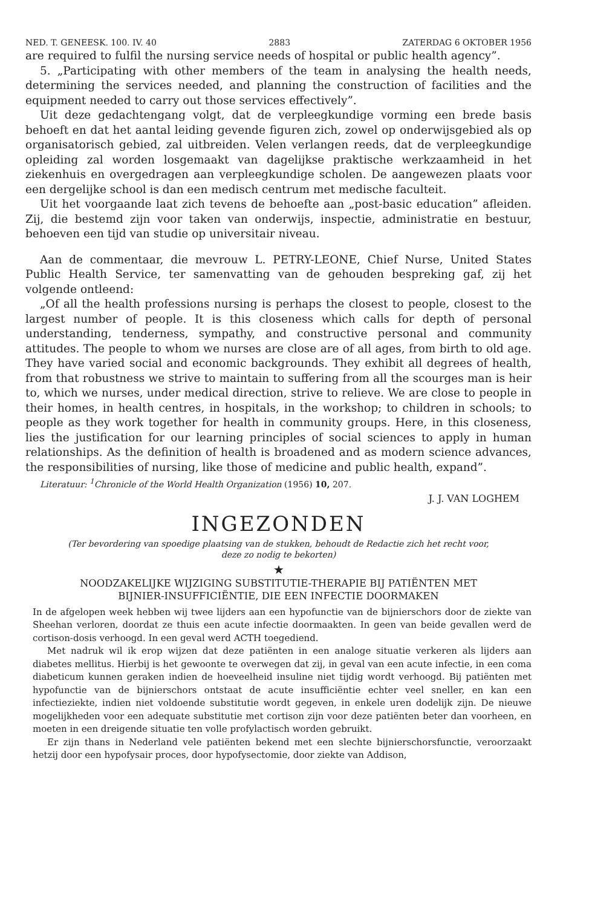NED. T. GENEESK. 100. IV. 40 2883 ZATERDAG 6 OKTOBER 1956
are required to fulfil the nursing service needs of hospital or public health agency”.
5. „Participating with other members of the team in analysing the health needs, determining the services needed, and planning the construction of facilities and the equipment needed to carry out those services effectively”.
Uit deze gedachtengang volgt, dat de verpleegkundige vorming een brede basis behoeft en dat het aantal leiding gevende figuren zich, zowel op onderwijsgebied als op organisatorisch gebied, zal uitbreiden. Velen verlangen reeds, dat de verpleegkundige opleiding zal worden losgemaakt van dagelijkse praktische werkzaamheid in het ziekenhuis en overgedragen aan verpleegkundige scholen. De aangewezen plaats voor een dergelijke school is dan een medisch centrum met medische faculteit.
Uit het voorgaande laat zich tevens de behoefte aan „post-basic education” afleiden. Zij, die bestemd zijn voor taken van onderwijs, inspectie, administratie en bestuur, behoeven een tijd van studie op universitair niveau.
Aan de commentaar, die mevrouw L. PETRY-LEONE, Chief Nurse, United States Public Health Service, ter samenvatting van de gehouden bespreking gaf, zij het volgende ontleend:
„Of all the health professions nursing is perhaps the closest to people, closest to the largest number of people. It is this closeness which calls for depth of personal understanding, tenderness, sympathy, and constructive personal and community attitudes. The people to whom we nurses are close are of all ages, from birth to old age. They have varied social and economic backgrounds. They exhibit all degrees of health, from that robustness we strive to maintain to suffering from all the scourges man is heir to, which we nurses, under medical direction, strive to relieve. We are close to people in their homes, in health centres, in hospitals, in the workshop; to children in schools; to people as they work together for health in community groups. Here, in this closeness, lies the justification for our learning principles of social sciences to apply in human relationships. As the definition of health is broadened and as modern science advances, the responsibilities of nursing, like those of medicine and public health, expand”.
Literatuur: <sup>1</sup>Chronicle of the World Health Organization (1956) 10, 207.
J. J. VAN LOGHEM
INGEZONDEN
(Ter bevordering van spoedige plaatsing van de stukken, behoudt de Redactie zich het recht voor,
deze zo nodig te bekorten)
★
NOODZAKELIJKE WIJZIGING SUBSTITUTIE-THERAPIE BIJ PATIËNTEN MET
BIJNIER-INSUFFICIËNTIE, DIE EEN INFECTIE DOORMAKEN
In de afgelopen week hebben wij twee lijders aan een hypofunctie van de bijnierschors door de ziekte van Sheehan verloren, doordat ze thuis een acute infectie doormaakten. In geen van beide gevallen werd de cortison-dosis verhoogd. In een geval werd ACTH toegediend.
Met nadruk wil ik erop wijzen dat deze patiënten in een analoge situatie verkeren als lijders aan diabetes mellitus. Hierbij is het gewoonte te overwegen dat zij, in geval van een acute infectie, in een coma diabeticum kunnen geraken indien de hoeveelheid insuline niet tijdig wordt verhoogd. Bij patiënten met hypofunctie van de bijnierschors ontstaat de acute insufficiëntie echter veel sneller, en kan een infectieziekte, indien niet voldoende substitutie wordt gegeven, in enkele uren dodelijk zijn. De nieuwe mogelijkheden voor een adequate substitutie met cortison zijn voor deze patiënten beter dan voorheen, en moeten in een dreigende situatie ten volle profylactisch worden gebruikt.
Er zijn thans in Nederland vele patiënten bekend met een slechte bijnierschorsfunctie, veroorzaakt hetzij door een hypofysair proces, door hypofysectomie, door ziekte van Addison,